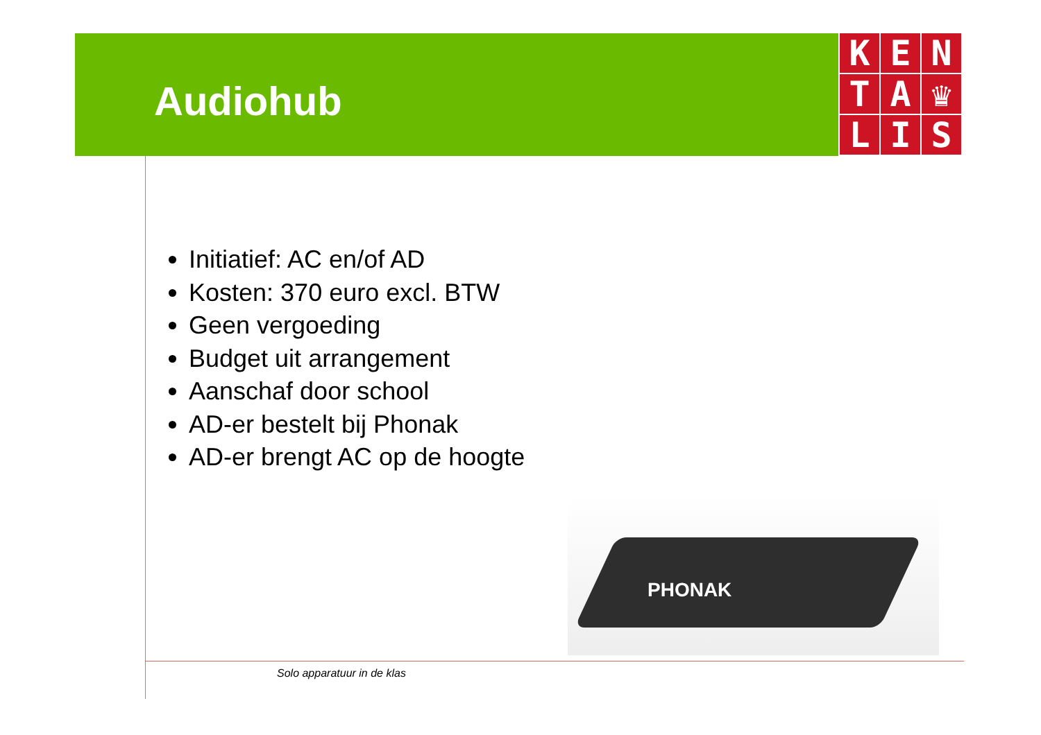Audiohub
K
E
N
T
A
♛
L
I
S
Initiatief: AC en/of AD
Kosten: 370 euro excl. BTW
Geen vergoeding
Budget uit arrangement
Aanschaf door school
AD-er bestelt bij Phonak
AD-er brengt AC op de hoogte
PHONAK
Solo apparatuur in de klas